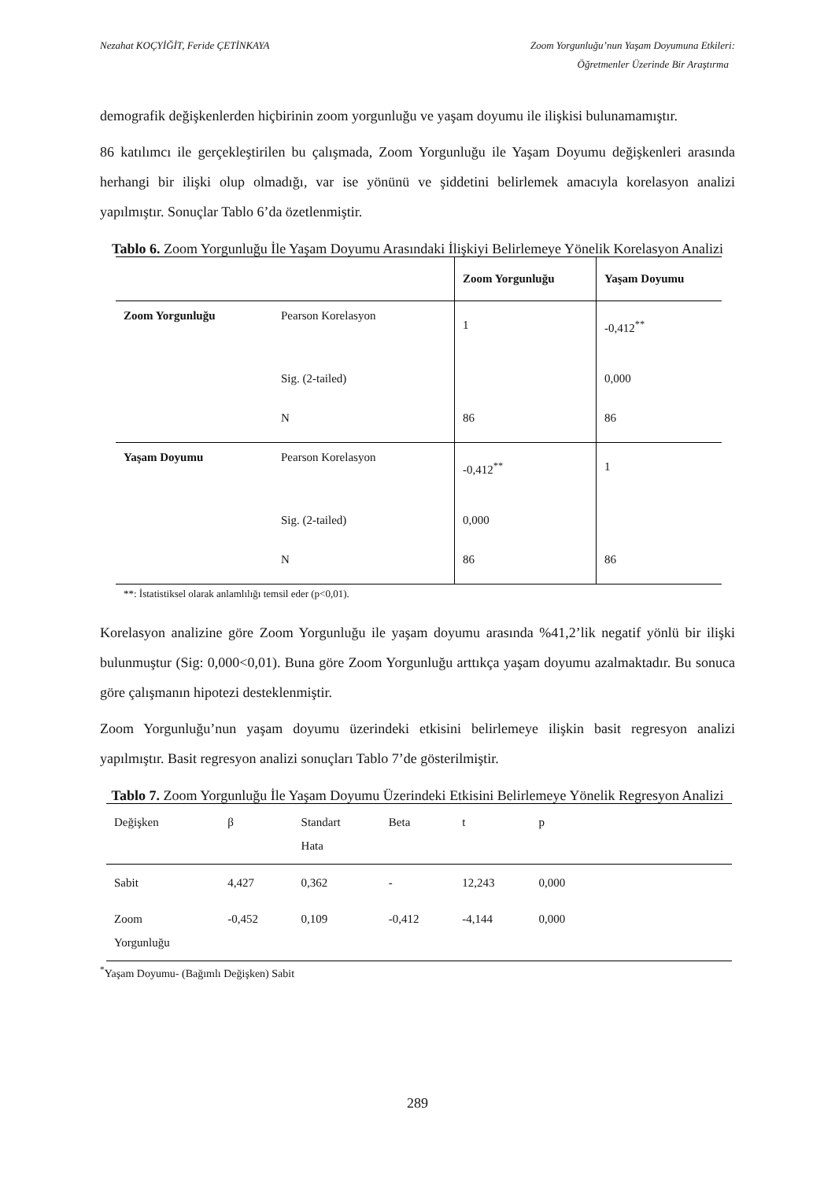Nezahat KOÇYİĞİT, Feride ÇETİNKAYA Zoom Yorgunluğu’nun Yaşam Doyumuna Etkileri:
Öğretmenler Üzerinde Bir Araştırma
demografik değişkenlerden hiçbirinin zoom yorgunluğu ve yaşam doyumu ile ilişkisi bulunamamıştır.
86 katılımcı ile gerçekleştirilen bu çalışmada, Zoom Yorgunluğu ile Yaşam Doyumu değişkenleri arasında herhangi bir ilişki olup olmadığı, var ise yönünü ve şiddetini belirlemek amacıyla korelasyon analizi yapılmıştır. Sonuçlar Tablo 6’da özetlenmiştir.
Tablo 6. Zoom Yorgunluğu İle Yaşam Doyumu Arasındaki İlişkiyi Belirlemeye Yönelik Korelasyon Analizi
| | | Zoom Yorgunluğu | Yaşam Doyumu |
| --- | --- | --- | --- |
| Zoom Yorgunluğu | Pearson Korelasyon | 1 | -0,412<sup>**</sup> |
| | Sig. (2-tailed) | | 0,000 |
| | N | 86 | 86 |
| Yaşam Doyumu | Pearson Korelasyon | -0,412<sup>**</sup> | 1 |
| | Sig. (2-tailed) | 0,000 | |
| | N | 86 | 86 |
**: İstatistiksel olarak anlamlılığı temsil eder (p<0,01).
Korelasyon analizine göre Zoom Yorgunluğu ile yaşam doyumu arasında %41,2’lik negatif yönlü bir ilişki bulunmuştur (Sig: 0,000<0,01). Buna göre Zoom Yorgunluğu arttıkça yaşam doyumu azalmaktadır. Bu sonuca göre çalışmanın hipotezi desteklenmiştir.
Zoom Yorgunluğu’nun yaşam doyumu üzerindeki etkisini belirlemeye ilişkin basit regresyon analizi yapılmıştır. Basit regresyon analizi sonuçları Tablo 7’de gösterilmiştir.
Tablo 7. Zoom Yorgunluğu İle Yaşam Doyumu Üzerindeki Etkisini Belirlemeye Yönelik Regresyon Analizi
| Değişken | β | Standart Hata | Beta | t | p | |
| Sabit | 4,427 | 0,362 | - | 12,243 | 0,000 | |
| Zoom Yorgunluğu | -0,452 | 0,109 | -0,412 | -4,144 | 0,000 | |
<sup>*</sup> Yaşam Doyumu- (Bağımlı Değişken) Sabit
289